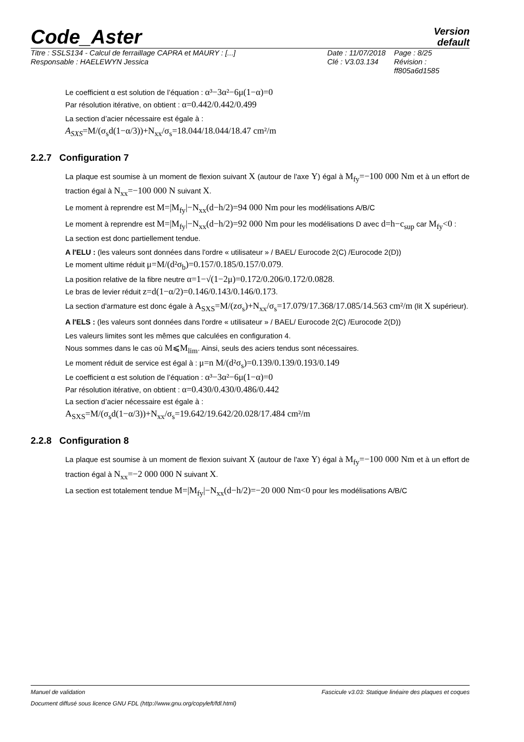Code_Aster
Version
default
Titre : SSLS134 - Calcul de ferraillage CAPRA et MAURY : [...] Date : 11/07/2018 Page : 8/25 Responsable : HAELEWYN Jessica Clé : V3.03.134 Révision : ff805a6d1585
Le coefficient α est solution de l’équation : α³−3α²−6μ(1−α)=0
Par résolution itérative, on obtient : α=0.442/0.442/0.499
La section d’acier nécessaire est égale à :
A<sub>SXS</sub>=M/(σ<sub>s</sub>d(1−α/3))+N<sub>xx</sub>/σ<sub>s</sub>=18.044/18.044/18.47 cm²/m
2.2.7 Configuration 7
La plaque est soumise à un moment de flexion suivant X (autour de l'axe Y) égal à M<sub>fy</sub>=−100 000 Nm et à un effort de traction égal à N<sub>xx</sub>=−100 000 N suivant X.
Le moment à reprendre est M=|M<sub>fy</sub>|−N<sub>xx</sub>(d−h/2)=94 000 Nm pour les modélisations A/B/C
Le moment à reprendre est M=|M<sub>fy</sub>|−N<sub>xx</sub>(d−h/2)=92 000 Nm pour les modélisations D avec d=h−c<sub>sup</sub> car M<sub>fy</sub><0 :
La section est donc partiellement tendue.
A l'ELU : (les valeurs sont données dans l'ordre « utilisateur » / BAEL/ Eurocode 2(C) /Eurocode 2(D))
Le moment ultime réduit μ=M/(d²σ<sub>b</sub>)=0.157/0.185/0.157/0.079.
La position relative de la fibre neutre α=1−√(1−2μ)=0.172/0.206/0.172/0.0828.
Le bras de levier réduit z=d(1−α/2)=0.146/0.143/0.146/0.173.
La section d'armature est donc égale à A<sub>SXS</sub>=M/(zσ<sub>s</sub>)+N<sub>xx</sub>/σ<sub>s</sub>=17.079/17.368/17.085/14.563 cm²/m (lit X supérieur).
A l'ELS : (les valeurs sont données dans l'ordre « utilisateur » / BAEL/ Eurocode 2(C) /Eurocode 2(D))
Les valeurs limites sont les mêmes que calculées en configuration 4.
Nous sommes dans le cas où M⩽M<sub>lim</sub>. Ainsi, seuls des aciers tendus sont nécessaires.
Le moment réduit de service est égal à : μ=n M/(d²σ<sub>s</sub>)=0.139/0.139/0.193/0.149
Le coefficient α est solution de l’équation : α³−3α²−6μ(1−α)=0
Par résolution itérative, on obtient : α=0.430/0.430/0.486/0.442
La section d’acier nécessaire est égale à :
A<sub>SXS</sub>=M/(σ<sub>s</sub>d(1−α/3))+N<sub>xx</sub>/σ<sub>s</sub>=19.642/19.642/20.028/17.484 cm²/m
2.2.8 Configuration 8
La plaque est soumise à un moment de flexion suivant X (autour de l'axe Y) égal à M<sub>fy</sub>=−100 000 Nm et à un effort de traction égal à N<sub>xx</sub>=−2 000 000 N suivant X.
La section est totalement tendue M=|M<sub>fy</sub>|−N<sub>xx</sub>(d−h/2)=−20 000 Nm<0 pour les modélisations A/B/C
Manuel de validation Fascicule v3.03: Statique linéaire des plaques et coques
Document diffusé sous licence GNU FDL (http://www.gnu.org/copyleft/fdl.html)